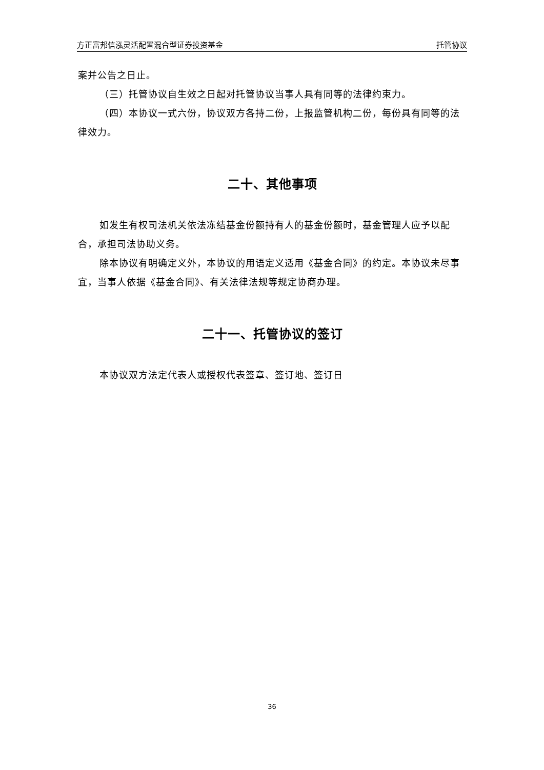方正富邦信泓灵活配置混合型证券投资基金 托管协议
案并公告之日止。
（三）托管协议自生效之日起对托管协议当事人具有同等的法律约束力。
（四）本协议一式六份，协议双方各持二份，上报监管机构二份，每份具有同等的法律效力。
二十、其他事项
如发生有权司法机关依法冻结基金份额持有人的基金份额时，基金管理人应予以配合，承担司法协助义务。
除本协议有明确定义外，本协议的用语定义适用《基金合同》的约定。本协议未尽事宜，当事人依据《基金合同》、有关法律法规等规定协商办理。
二十一、托管协议的签订
本协议双方法定代表人或授权代表签章、签订地、签订日
36